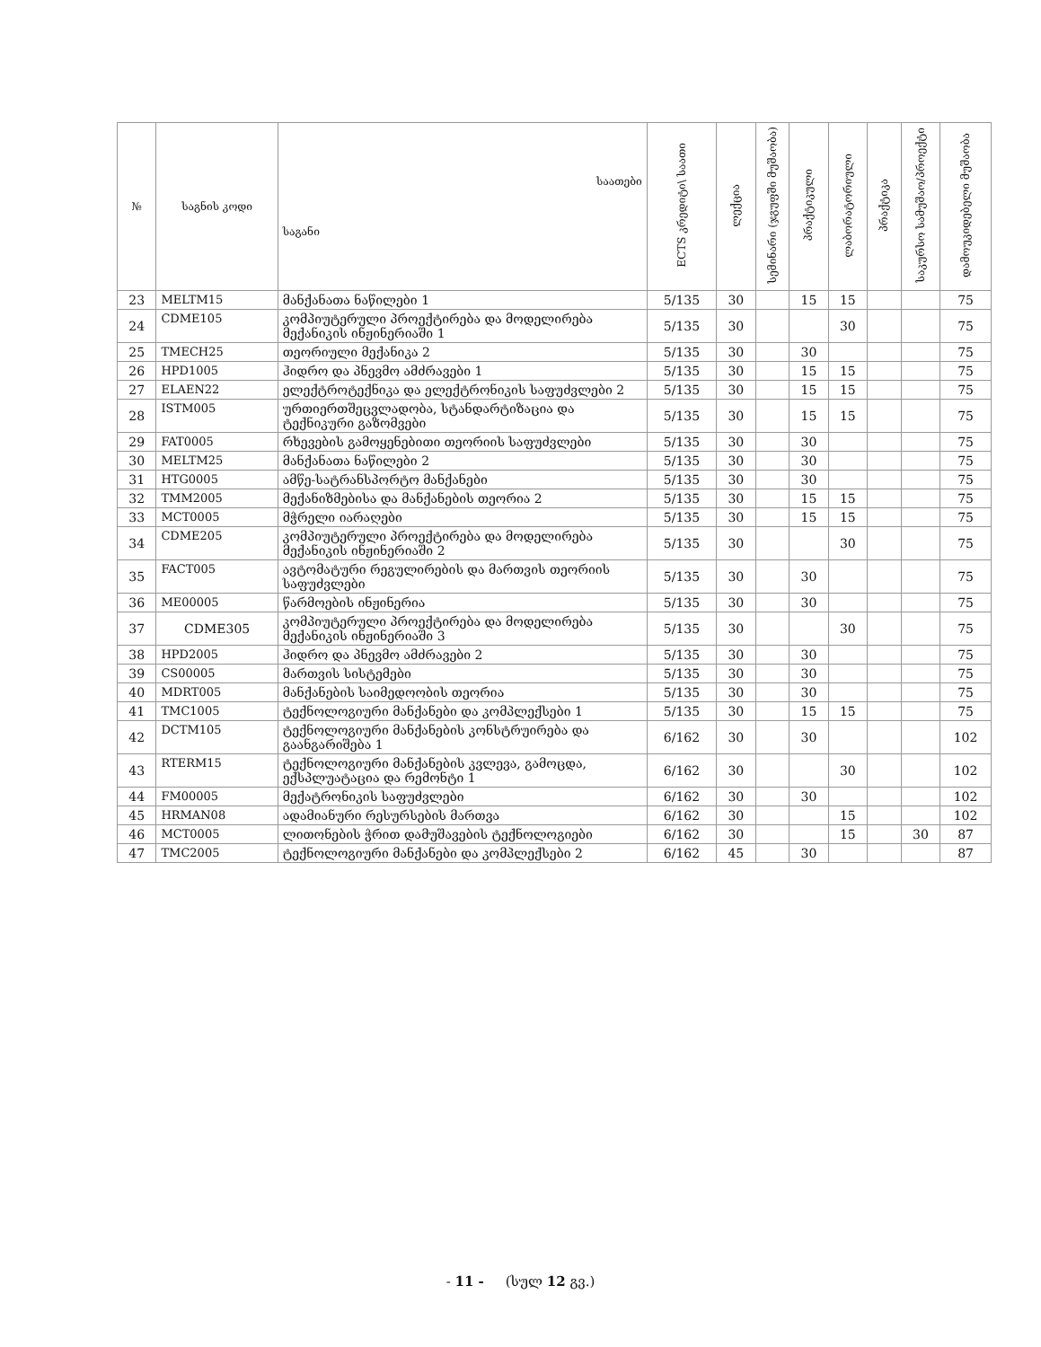| № | საგნის კოდი | საათები საგანი | ECTS კრედიტი\ საათი | ლექცია | სემინარი (ჯგუფში მუშაობა) | პრაქტიკული | ლაბორატორიული | პრაქტიკა | საკურსო სამუშაო/პროექტი | დამოუკიდებელი მუშაობა |
| --- | --- | --- | --- | --- | --- | --- | --- | --- | --- | --- |
| 23 | MELTM15 | მანქანათა ნაწილები 1 | 5/135 | 30 | | 15 | 15 | | | 75 |
| 24 | CDME105 | კომპიუტერული პროექტირება და მოდელირება მექანიკის ინჟინერიაში 1 | 5/135 | 30 | | | 30 | | | 75 |
| 25 | TMECH25 | თეორიული მექანიკა 2 | 5/135 | 30 | | 30 | | | | 75 |
| 26 | HPD1005 | ჰიდრო და პნევმო ამძრავები 1 | 5/135 | 30 | | 15 | 15 | | | 75 |
| 27 | ELAEN22 | ელექტროტექნიკა და ელექტრონიკის საფუძვლები 2 | 5/135 | 30 | | 15 | 15 | | | 75 |
| 28 | ISTM005 | ურთიერთშეცვლადობა, სტანდარტიზაცია და ტექნიკური გაზომვები | 5/135 | 30 | | 15 | 15 | | | 75 |
| 29 | FAT0005 | რხევების გამოყენებითი თეორიის საფუძვლები | 5/135 | 30 | | 30 | | | | 75 |
| 30 | MELTM25 | მანქანათა ნაწილები 2 | 5/135 | 30 | | 30 | | | | 75 |
| 31 | HTG0005 | ამწე-სატრანსპორტო მანქანები | 5/135 | 30 | | 30 | | | | 75 |
| 32 | TMM2005 | მექანიზმებისა და მანქანების თეორია 2 | 5/135 | 30 | | 15 | 15 | | | 75 |
| 33 | MCT0005 | მჭრელი იარაღები | 5/135 | 30 | | 15 | 15 | | | 75 |
| 34 | CDME205 | კომპიუტერული პროექტირება და მოდელირება მექანიკის ინჟინერიაში 2 | 5/135 | 30 | | | 30 | | | 75 |
| 35 | FACT005 | ავტომატური რეგულირების და მართვის თეორიის საფუძვლები | 5/135 | 30 | | 30 | | | | 75 |
| 36 | ME00005 | წარმოების ინჟინერია | 5/135 | 30 | | 30 | | | | 75 |
| 37 | CDME305 | კომპიუტერული პროექტირება და მოდელირება მექანიკის ინჟინერიაში 3 | 5/135 | 30 | | | 30 | | | 75 |
| 38 | HPD2005 | ჰიდრო და პნევმო ამძრავები 2 | 5/135 | 30 | | 30 | | | | 75 |
| 39 | CS00005 | მართვის სისტემები | 5/135 | 30 | | 30 | | | | 75 |
| 40 | MDRT005 | მანქანების საიმედოობის თეორია | 5/135 | 30 | | 30 | | | | 75 |
| 41 | TMC1005 | ტექნოლოგიური მანქანები და კომპლექსები 1 | 5/135 | 30 | | 15 | 15 | | | 75 |
| 42 | DCTM105 | ტექნოლოგიური მანქანების კონსტრუირება და გაანგარიშება 1 | 6/162 | 30 | | 30 | | | | 102 |
| 43 | RTERM15 | ტექნოლოგიური მანქანების კვლევა, გამოცდა, ექსპლუატაცია და რემონტი 1 | 6/162 | 30 | | | 30 | | | 102 |
| 44 | FM00005 | მექატრონიკის საფუძვლები | 6/162 | 30 | | 30 | | | | 102 |
| 45 | HRMAN08 | ადამიანური რესურსების მართვა | 6/162 | 30 | | | 15 | | | 102 |
| 46 | MCT0005 | ლითონების ჭრით დამუშავების ტექნოლოგიები | 6/162 | 30 | | | 15 | | 30 | 87 |
| 47 | TMC2005 | ტექნოლოგიური მანქანები და კომპლექსები 2 | 6/162 | 45 | | 30 | | | | 87 |
- 11 - (სულ 12 გვ.)